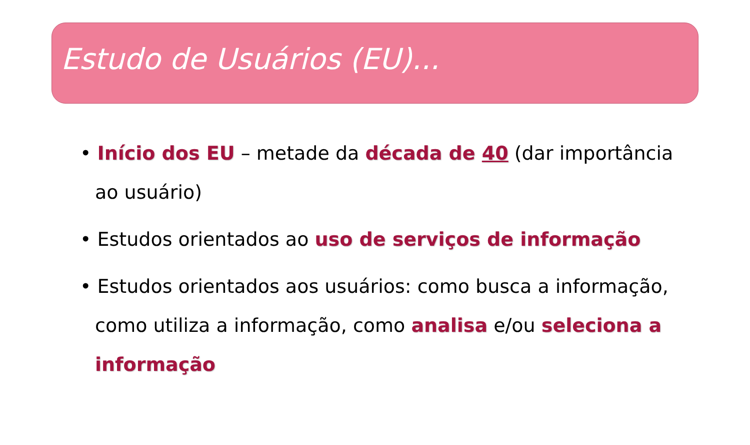Estudo de Usuários (EU)...
• Início dos EU – metade da década de 40 (dar importância ao usuário)
• Estudos orientados ao uso de serviços de informação
• Estudos orientados aos usuários: como busca a informação, como utiliza a informação, como analisa e/ou seleciona a informação